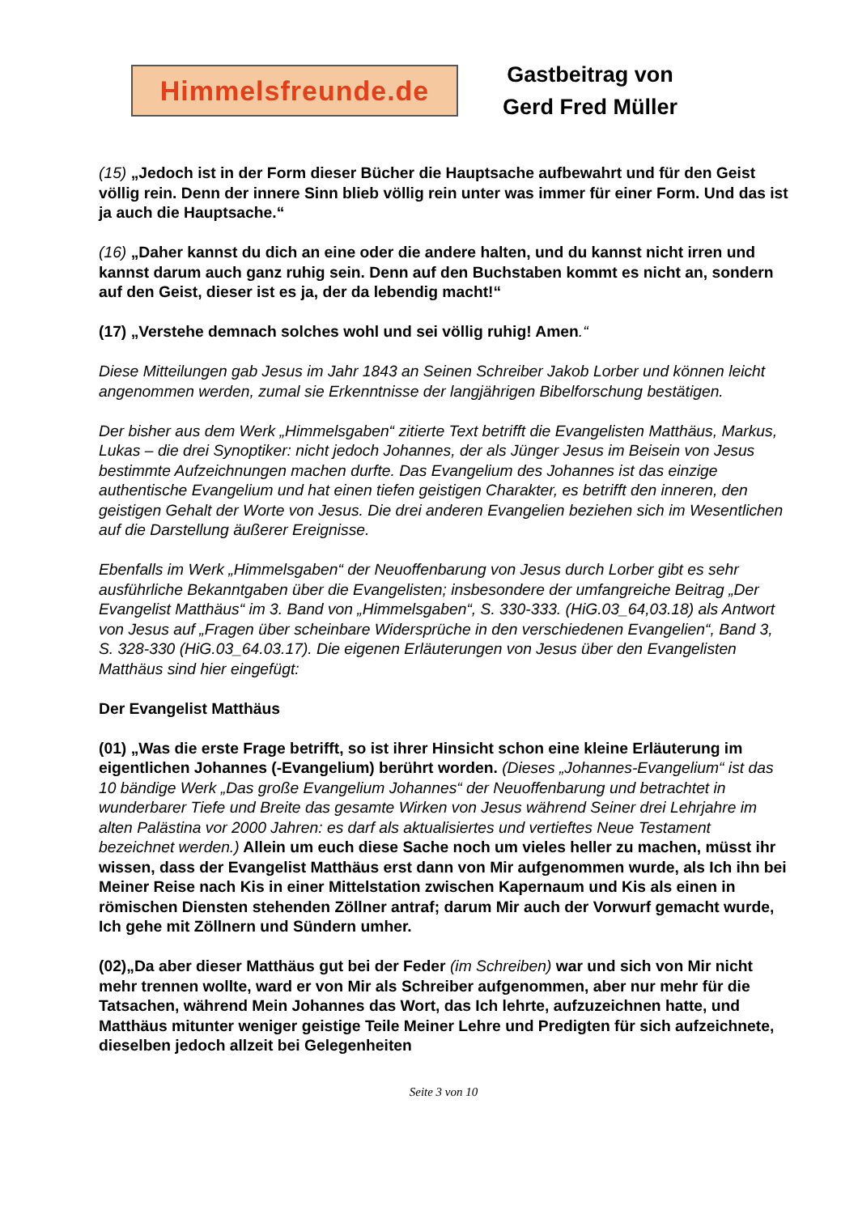Himmelsfreunde.de
Gastbeitrag von
Gerd Fred Müller
(15) „Jedoch ist in der Form dieser Bücher die Hauptsache aufbewahrt und für den Geist völlig rein. Denn der innere Sinn blieb völlig rein unter was immer für einer Form. Und das ist ja auch die Hauptsache.“
(16) „Daher kannst du dich an eine oder die andere halten, und du kannst nicht irren und kannst darum auch ganz ruhig sein. Denn auf den Buchstaben kommt es nicht an, sondern auf den Geist, dieser ist es ja, der da lebendig macht!“
(17) „Verstehe demnach solches wohl und sei völlig ruhig! Amen.“
Diese Mitteilungen gab Jesus im Jahr 1843 an Seinen Schreiber Jakob Lorber und können leicht angenommen werden, zumal sie Erkenntnisse der langjährigen Bibelforschung bestätigen.
Der bisher aus dem Werk „Himmelsgaben“ zitierte Text betrifft die Evangelisten Matthäus, Markus, Lukas – die drei Synoptiker: nicht jedoch Johannes, der als Jünger Jesus im Beisein von Jesus bestimmte Aufzeichnungen machen durfte. Das Evangelium des Johannes ist das einzige authentische Evangelium und hat einen tiefen geistigen Charakter, es betrifft den inneren, den geistigen Gehalt der Worte von Jesus. Die drei anderen Evangelien beziehen sich im Wesentlichen auf die Darstellung äußerer Ereignisse.
Ebenfalls im Werk „Himmelsgaben“ der Neuoffenbarung von Jesus durch Lorber gibt es sehr ausführliche Bekanntgaben über die Evangelisten; insbesondere der umfangreiche Beitrag „Der Evangelist Matthäus“ im 3. Band von „Himmelsgaben“, S. 330-333. (HiG.03_64,03.18) als Antwort von Jesus auf „Fragen über scheinbare Widersprüche in den verschiedenen Evangelien“, Band 3, S. 328-330 (HiG.03_64.03.17). Die eigenen Erläuterungen von Jesus über den Evangelisten Matthäus sind hier eingefügt:
Der Evangelist Matthäus
(01) „Was die erste Frage betrifft, so ist ihrer Hinsicht schon eine kleine Erläuterung im eigentlichen Johannes (-Evangelium) berührt worden. (Dieses „Johannes-Evangelium“ ist das 10 bändige Werk „Das große Evangelium Johannes“ der Neuoffenbarung und betrachtet in wunderbarer Tiefe und Breite das gesamte Wirken von Jesus während Seiner drei Lehrjahre im alten Palästina vor 2000 Jahren: es darf als aktualisiertes und vertieftes Neue Testament bezeichnet werden.) Allein um euch diese Sache noch um vieles heller zu machen, müsst ihr wissen, dass der Evangelist Matthäus erst dann von Mir aufgenommen wurde, als Ich ihn bei Meiner Reise nach Kis in einer Mittelstation zwischen Kapernaum und Kis als einen in römischen Diensten stehenden Zöllner antraf; darum Mir auch der Vorwurf gemacht wurde, Ich gehe mit Zöllnern und Sündern umher.
(02)„Da aber dieser Matthäus gut bei der Feder (im Schreiben) war und sich von Mir nicht mehr trennen wollte, ward er von Mir als Schreiber aufgenommen, aber nur mehr für die Tatsachen, während Mein Johannes das Wort, das Ich lehrte, aufzuzeichnen hatte, und Matthäus mitunter weniger geistige Teile Meiner Lehre und Predigten für sich aufzeichnete, dieselben jedoch allzeit bei Gelegenheiten
Seite 3 von 10